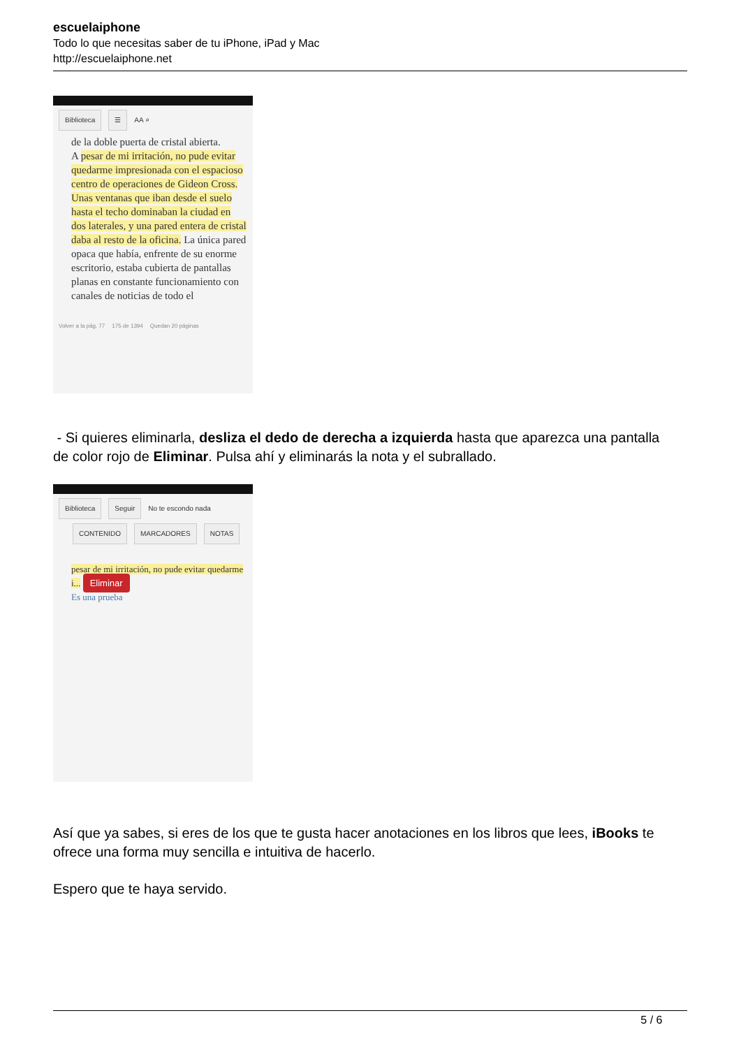escuelaiphone
Todo lo que necesitas saber de tu iPhone, iPad y Mac
http://escuelaiphone.net
Biblioteca ☰ AA ⌕
de la doble puerta de cristal abierta.
A pesar de mi irritación, no pude evitar quedarme impresionada con el espacioso centro de operaciones de Gideon Cross. Unas ventanas que iban desde el suelo hasta el techo dominaban la ciudad en dos laterales, y una pared entera de cristal daba al resto de la oficina. La única pared opaca que había, enfrente de su enorme escritorio, estaba cubierta de pantallas planas en constante funcionamiento con canales de noticias de todo el
Volver a la pág. 77 175 de 1394 Quedan 20 páginas
- Si quieres eliminarla, desliza el dedo de derecha a izquierda hasta que aparezca una pantalla de color rojo de Eliminar. Pulsa ahí y eliminarás la nota y el subrallado.
Biblioteca Seguir No te escondo nada
CONTENIDO MARCADORES NOTAS
pesar de mi irritación, no pude evitar quedarme i... Eliminar
Es una prueba
Así que ya sabes, si eres de los que te gusta hacer anotaciones en los libros que lees, iBooks te ofrece una forma muy sencilla e intuitiva de hacerlo.
Espero que te haya servido.
5 / 6